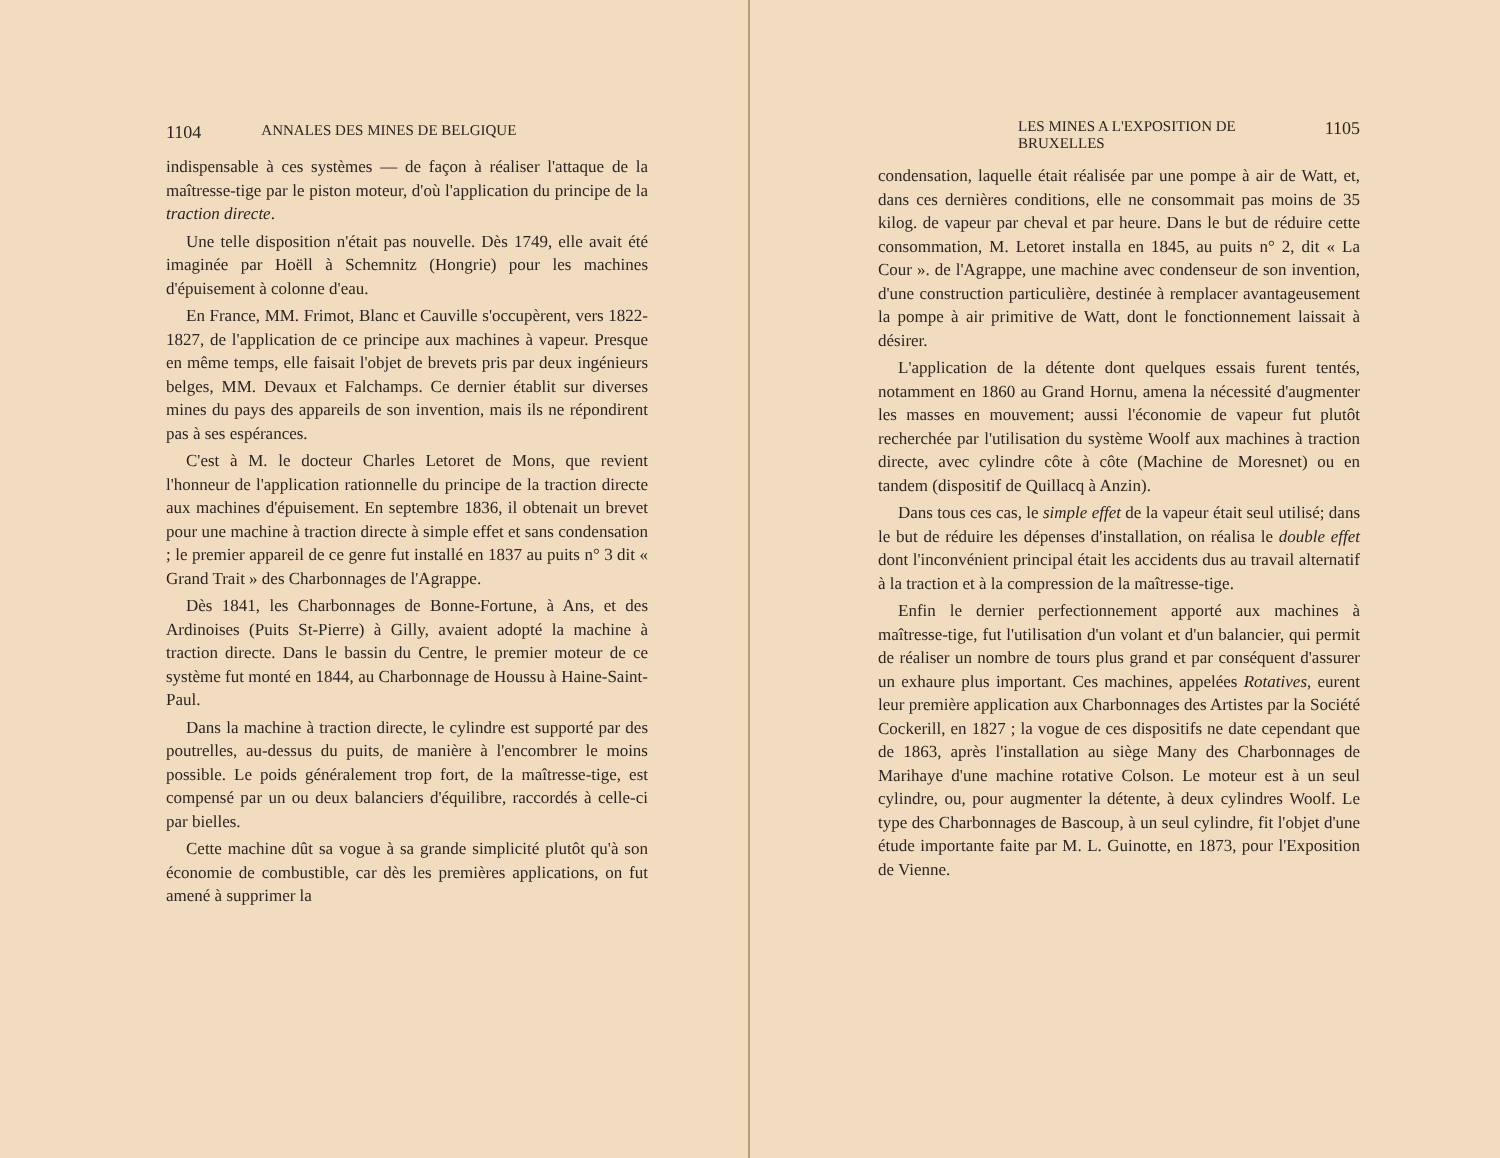1104 ANNALES DES MINES DE BELGIQUE
indispensable à ces systèmes — de façon à réaliser l'attaque de la maîtresse-tige par le piston moteur, d'où l'application du principe de la traction directe.
Une telle disposition n'était pas nouvelle. Dès 1749, elle avait été imaginée par Hoëll à Schemnitz (Hongrie) pour les machines d'épuisement à colonne d'eau.
En France, MM. Frimot, Blanc et Cauville s'occupèrent, vers 1822-1827, de l'application de ce principe aux machines à vapeur. Presque en même temps, elle faisait l'objet de brevets pris par deux ingénieurs belges, MM. Devaux et Falchamps. Ce dernier établit sur diverses mines du pays des appareils de son invention, mais ils ne répondirent pas à ses espérances.
C'est à M. le docteur Charles Letoret de Mons, que revient l'honneur de l'application rationnelle du principe de la traction directe aux machines d'épuisement. En septembre 1836, il obtenait un brevet pour une machine à traction directe à simple effet et sans condensation ; le premier appareil de ce genre fut installé en 1837 au puits n° 3 dit « Grand Trait » des Charbonnages de l'Agrappe.
Dès 1841, les Charbonnages de Bonne-Fortune, à Ans, et des Ardinoises (Puits St-Pierre) à Gilly, avaient adopté la machine à traction directe. Dans le bassin du Centre, le premier moteur de ce système fut monté en 1844, au Charbonnage de Houssu à Haine-Saint-Paul.
Dans la machine à traction directe, le cylindre est supporté par des poutrelles, au-dessus du puits, de manière à l'encombrer le moins possible. Le poids généralement trop fort, de la maîtresse-tige, est compensé par un ou deux balanciers d'équilibre, raccordés à celle-ci par bielles.
Cette machine dût sa vogue à sa grande simplicité plutôt qu'à son économie de combustible, car dès les premières applications, on fut amené à supprimer la
LES MINES A L'EXPOSITION DE BRUXELLES 1105
condensation, laquelle était réalisée par une pompe à air de Watt, et, dans ces dernières conditions, elle ne consommait pas moins de 35 kilog. de vapeur par cheval et par heure. Dans le but de réduire cette consommation, M. Letoret installa en 1845, au puits n° 2, dit « La Cour ». de l'Agrappe, une machine avec condenseur de son invention, d'une construction particulière, destinée à remplacer avantageusement la pompe à air primitive de Watt, dont le fonctionnement laissait à désirer.
L'application de la détente dont quelques essais furent tentés, notamment en 1860 au Grand Hornu, amena la nécessité d'augmenter les masses en mouvement; aussi l'économie de vapeur fut plutôt recherchée par l'utilisation du système Woolf aux machines à traction directe, avec cylindre côte à côte (Machine de Moresnet) ou en tandem (dispositif de Quillacq à Anzin).
Dans tous ces cas, le simple effet de la vapeur était seul utilisé; dans le but de réduire les dépenses d'installation, on réalisa le double effet dont l'inconvénient principal était les accidents dus au travail alternatif à la traction et à la compression de la maîtresse-tige.
Enfin le dernier perfectionnement apporté aux machines à maîtresse-tige, fut l'utilisation d'un volant et d'un balancier, qui permit de réaliser un nombre de tours plus grand et par conséquent d'assurer un exhaure plus important. Ces machines, appelées Rotatives, eurent leur première application aux Charbonnages des Artistes par la Société Cockerill, en 1827 ; la vogue de ces dispositifs ne date cependant que de 1863, après l'installation au siège Many des Charbonnages de Marihaye d'une machine rotative Colson. Le moteur est à un seul cylindre, ou, pour augmenter la détente, à deux cylindres Woolf. Le type des Charbonnages de Bascoup, à un seul cylindre, fit l'objet d'une étude importante faite par M. L. Guinotte, en 1873, pour l'Exposition de Vienne.